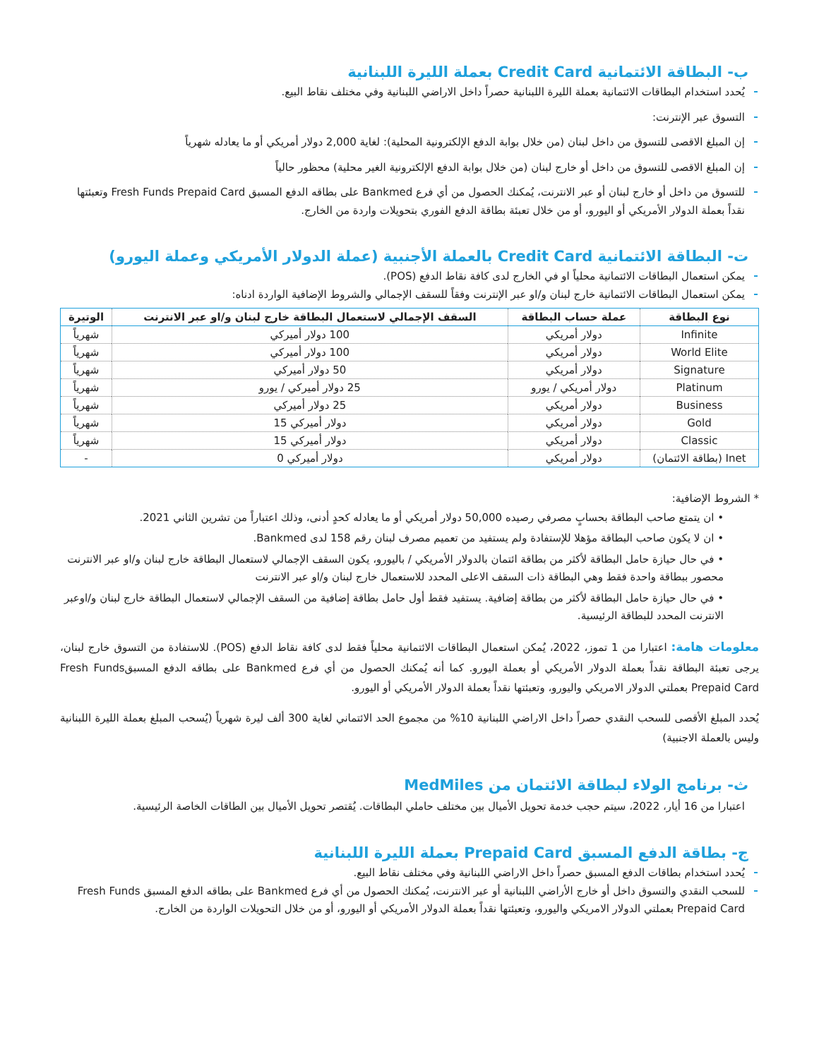ب- البطاقة الائتمانية Credit Card بعملة الليرة اللبنانية
يُحدد استخدام البطاقات الائتمانية بعملة الليرة اللبنانية حصراً داخل الاراضي اللبنانية وفي مختلف نقاط البيع.
التسوق عبر الإنترنت:
إن المبلغ الاقصى للتسوق من داخل لبنان (من خلال بوابة الدفع الإلكترونية المحلية): لغاية 2,000 دولار أمريكي أو ما يعادله شهرياً
إن المبلغ الاقصى للتسوق من داخل أو خارج لبنان (من خلال بوابة الدفع الإلكترونية الغير محلية) محظور حالياً
للتسوق من داخل أو خارج لبنان أو عبر الانترنت، يُمكنك الحصول من أي فرع Bankmed على بطاقه الدفع المسبق Fresh Funds Prepaid Card وتعبئتها نقداً بعملة الدولار الأمريكي أو اليورو، أو من خلال تعبئة بطاقة الدفع الفوري بتحويلات واردة من الخارج.
ت- البطاقة الائتمانية Credit Card بالعملة الأجنبية (عملة الدولار الأمريكي وعملة اليورو)
يمكن استعمال البطاقات الائتمانية محلياً او في الخارج لدى كافة نقاط الدفع (POS).
يمكن استعمال البطاقات الائتمانية خارج لبنان و/او عبر الإنترنت وفقاً للسقف الإجمالي والشروط الإضافية الواردة ادناه:
| نوع البطاقة | عملة حساب البطاقة | السقف الإجمالي لاستعمال البطاقة خارج لبنان و/او عبر الانترنت | الوتيرة |
| --- | --- | --- | --- |
| Infinite | دولار أمريكي | 100 دولار أميركي | شهرياً |
| World Elite | دولار أمريكي | 100 دولار أميركي | شهرياً |
| Signature | دولار أمريكي | 50 دولار أميركي | شهرياً |
| Platinum | دولار أمريكي / يورو | 25 دولار أميركي / يورو | شهرياً |
| Business | دولار أمريكي | 25 دولار أميركي | شهرياً |
| Gold | دولار أمريكي | دولار أميركي 15 | شهرياً |
| Classic | دولار أمريكي | دولار أميركي 15 | شهرياً |
| Inet (بطاقة الائتمان) | دولار أمريكي | دولار أميركي 0 | - |
* الشروط الإضافية:
• ان يتمتع صاحب البطاقة بحسابٍ مصرفي رصيده 50,000 دولار أمريكي أو ما يعادله كحدٍ أدنى، وذلك اعتباراً من تشرين الثاني 2021.
• ان لا يكون صاحب البطاقة مؤهلا للإستفادة ولم يستفيد من تعميم مصرف لبنان رقم 158 لدى Bankmed.
• في حال حيازة حامل البطاقة لأكثر من بطاقة ائتمان بالدولار الأمريكي / باليورو، يكون السقف الإجمالي لاستعمال البطاقة خارج لبنان و/او عبر الانترنت محصور ببطاقة واحدة فقط وهي البطاقة ذات السقف الاعلى المحدد للاستعمال خارج لبنان و/او عبر الانترنت
• في حال حيازة حامل البطاقة لأكثر من بطاقة إضافية. يستفيد فقط أول حامل بطاقة إضافية من السقف الإجمالي لاستعمال البطاقة خارج لبنان و/اوعبر الانترنت المحدد للبطاقة الرئيسية.
معلومات هامة: اعتبارا من 1 تموز، 2022، يُمكن استعمال البطاقات الائتمانية محلياً فقط لدى كافة نقاط الدفع (POS). للاستفادة من التسوق خارج لبنان، يرجى تعبئة البطاقة نقداً بعملة الدولار الأمريكي أو بعملة اليورو. كما أنه يُمكنك الحصول من أي فرع Bankmed على بطاقه الدفع المسبقFresh Funds Prepaid Card بعملتي الدولار الامريكي واليورو، وتعبئتها نقداً بعملة الدولار الأمريكي أو اليورو.
يُحدد المبلغ الأقصى للسحب النقدي حصراً داخل الاراضي اللبنانية 10% من مجموع الحد الائتماني لغاية 300 ألف ليرة شهرياً (يُسحب المبلغ بعملة الليرة اللبنانية وليس بالعملة الاجنبية)
ث- برنامج الولاء لبطاقة الائتمان من MedMiles
اعتبارا من 16 أيار، 2022، سيتم حجب خدمة تحويل الأميال بين مختلف حاملي البطاقات. يُقتصر تحويل الأميال بين الطاقات الخاصة الرئيسية.
ج- بطاقة الدفع المسبق Prepaid Card بعملة الليرة اللبنانية
يُحدد استخدام بطاقات الدفع المسبق حصراً داخل الاراضي اللبنانية وفي مختلف نقاط البيع.
للسحب النقدي والتسوق داخل أو خارج الأراضي اللبنانية أو عبر الانترنت، يُمكنك الحصول من أي فرع Bankmed على بطاقه الدفع المسبق Fresh Funds Prepaid Card بعملتي الدولار الامريكي واليورو، وتعبئتها نقداً بعملة الدولار الأمريكي أو اليورو، أو من خلال التحويلات الواردة من الخارج.